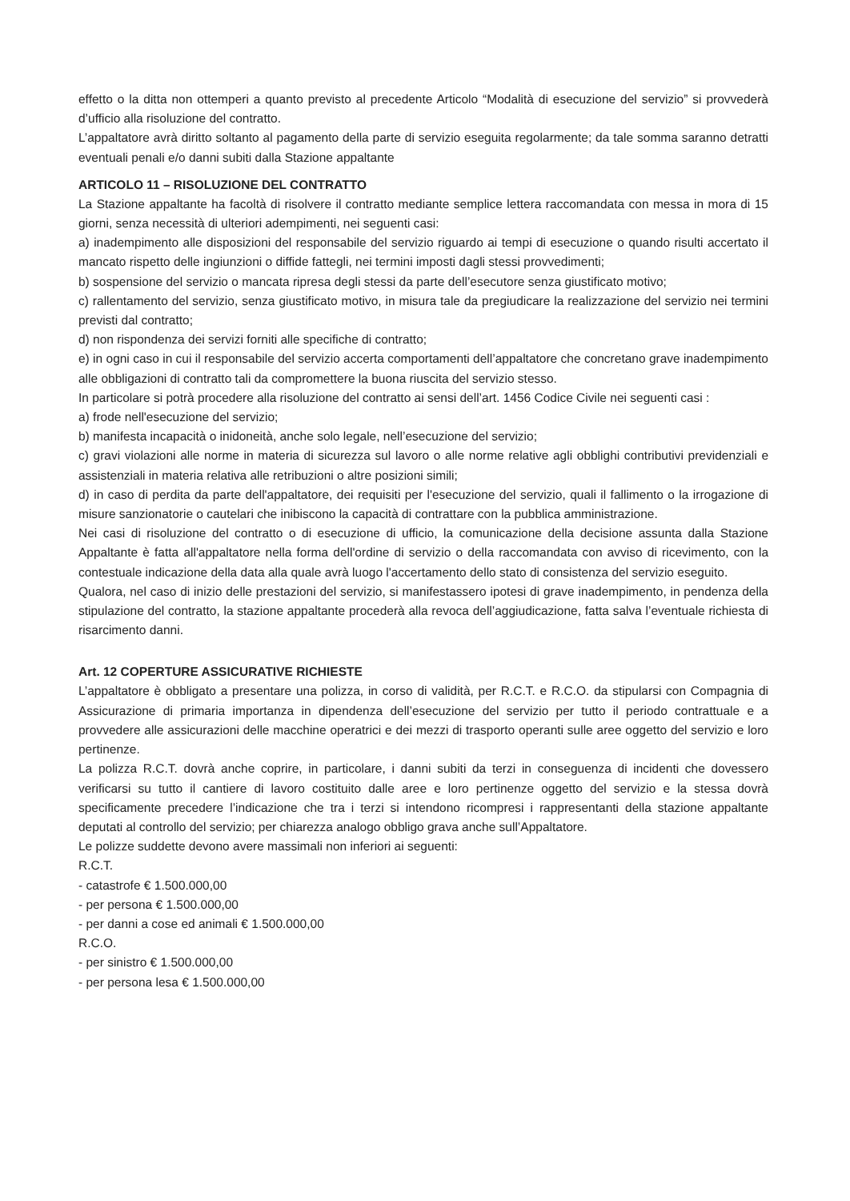effetto o la ditta non ottemperi a quanto previsto al precedente Articolo “Modalità di esecuzione del servizio” si provvederà d’ufficio alla risoluzione del contratto.
L’appaltatore avrà diritto soltanto al pagamento della parte di servizio eseguita regolarmente; da tale somma saranno detratti eventuali penali e/o danni subiti dalla Stazione appaltante
ARTICOLO 11 – RISOLUZIONE DEL CONTRATTO
La Stazione appaltante ha facoltà di risolvere il contratto mediante semplice lettera raccomandata con messa in mora di 15 giorni, senza necessità di ulteriori adempimenti, nei seguenti casi:
a) inadempimento alle disposizioni del responsabile del servizio riguardo ai tempi di esecuzione o quando risulti accertato il mancato rispetto delle ingiunzioni o diffide fattegli, nei termini imposti dagli stessi provvedimenti;
b) sospensione del servizio o mancata ripresa degli stessi da parte dell’esecutore senza giustificato motivo;
c) rallentamento del servizio, senza giustificato motivo, in misura tale da pregiudicare la realizzazione del servizio nei termini previsti dal contratto;
d) non rispondenza dei servizi forniti alle specifiche di contratto;
e) in ogni caso in cui il responsabile del servizio accerta comportamenti dell’appaltatore che concretano grave inadempimento alle obbligazioni di contratto tali da compromettere la buona riuscita del servizio stesso.
In particolare si potrà procedere alla risoluzione del contratto ai sensi dell’art. 1456 Codice Civile nei seguenti casi :
a) frode nell'esecuzione del servizio;
b) manifesta incapacità o inidoneità, anche solo legale, nell’esecuzione del servizio;
c) gravi violazioni alle norme in materia di sicurezza sul lavoro o alle norme relative agli obblighi contributivi previdenziali e assistenziali in materia relativa alle retribuzioni o altre posizioni simili;
d) in caso di perdita da parte dell'appaltatore, dei requisiti per l'esecuzione del servizio, quali il fallimento o la irrogazione di misure sanzionatorie o cautelari che inibiscono la capacità di contrattare con la pubblica amministrazione.
Nei casi di risoluzione del contratto o di esecuzione di ufficio, la comunicazione della decisione assunta dalla Stazione Appaltante è fatta all'appaltatore nella forma dell'ordine di servizio o della raccomandata con avviso di ricevimento, con la contestuale indicazione della data alla quale avrà luogo l'accertamento dello stato di consistenza del servizio eseguito.
Qualora, nel caso di inizio delle prestazioni del servizio, si manifestassero ipotesi di grave inadempimento, in pendenza della stipulazione del contratto, la stazione appaltante procederà alla revoca dell’aggiudicazione, fatta salva l’eventuale richiesta di risarcimento danni.
Art. 12 COPERTURE ASSICURATIVE RICHIESTE
L’appaltatore è obbligato a presentare una polizza, in corso di validità, per R.C.T. e R.C.O. da stipularsi con Compagnia di Assicurazione di primaria importanza in dipendenza dell’esecuzione del servizio per tutto il periodo contrattuale e a provvedere alle assicurazioni delle macchine operatrici e dei mezzi di trasporto operanti sulle aree oggetto del servizio e loro pertinenze.
La polizza R.C.T. dovrà anche coprire, in particolare, i danni subiti da terzi in conseguenza di incidenti che dovessero verificarsi su tutto il cantiere di lavoro costituito dalle aree e loro pertinenze oggetto del servizio e la stessa dovrà specificamente precedere l’indicazione che tra i terzi si intendono ricompresi i rappresentanti della stazione appaltante deputati al controllo del servizio; per chiarezza analogo obbligo grava anche sull’Appaltatore.
Le polizze suddette devono avere massimali non inferiori ai seguenti:
R.C.T.
- catastrofe € 1.500.000,00
- per persona € 1.500.000,00
- per danni a cose ed animali € 1.500.000,00
R.C.O.
- per sinistro € 1.500.000,00
- per persona lesa € 1.500.000,00